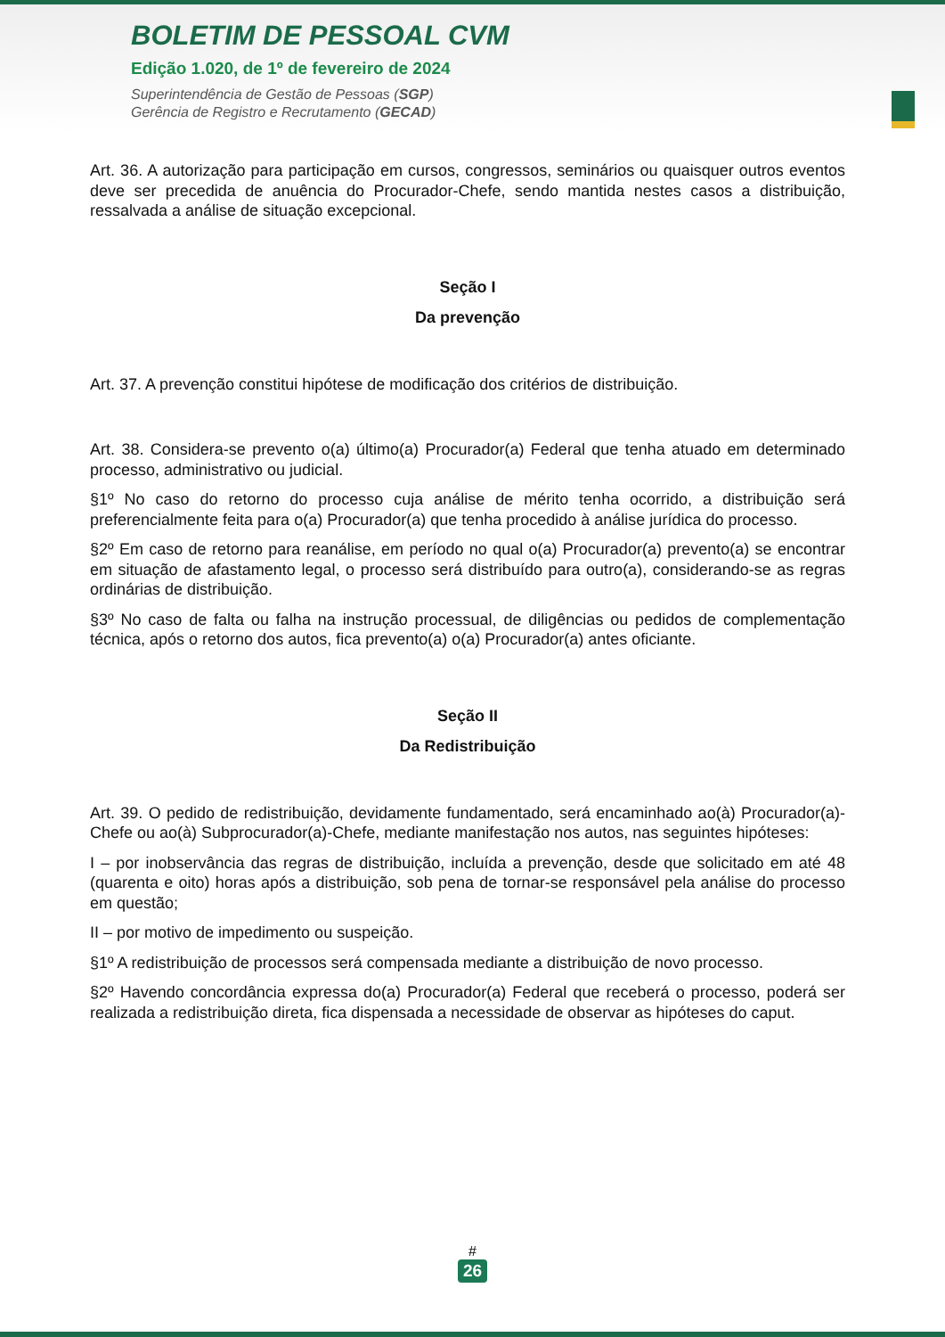BOLETIM DE PESSOAL CVM
Edição 1.020, de 1º de fevereiro de 2024
Superintendência de Gestão de Pessoas (SGP)
Gerência de Registro e Recrutamento (GECAD)
Art. 36. A autorização para participação em cursos, congressos, seminários ou quaisquer outros eventos deve ser precedida de anuência do Procurador-Chefe, sendo mantida nestes casos a distribuição, ressalvada a análise de situação excepcional.
Seção I
Da prevenção
Art. 37. A prevenção constitui hipótese de modificação dos critérios de distribuição.
Art. 38. Considera-se prevento o(a) último(a) Procurador(a) Federal que tenha atuado em determinado processo, administrativo ou judicial.
§1º No caso do retorno do processo cuja análise de mérito tenha ocorrido, a distribuição será preferencialmente feita para o(a) Procurador(a) que tenha procedido à análise jurídica do processo.
§2º Em caso de retorno para reanálise, em período no qual o(a) Procurador(a) prevento(a) se encontrar em situação de afastamento legal, o processo será distribuído para outro(a), considerando-se as regras ordinárias de distribuição.
§3º No caso de falta ou falha na instrução processual, de diligências ou pedidos de complementação técnica, após o retorno dos autos, fica prevento(a) o(a) Procurador(a) antes oficiante.
Seção II
Da Redistribuição
Art. 39. O pedido de redistribuição, devidamente fundamentado, será encaminhado ao(à) Procurador(a)-Chefe ou ao(à) Subprocurador(a)-Chefe, mediante manifestação nos autos, nas seguintes hipóteses:
I – por inobservância das regras de distribuição, incluída a prevenção, desde que solicitado em até 48 (quarenta e oito) horas após a distribuição, sob pena de tornar-se responsável pela análise do processo em questão;
II – por motivo de impedimento ou suspeição.
§1º A redistribuição de processos será compensada mediante a distribuição de novo processo.
§2º Havendo concordância expressa do(a) Procurador(a) Federal que receberá o processo, poderá ser realizada a redistribuição direta, fica dispensada a necessidade de observar as hipóteses do caput.
#
26